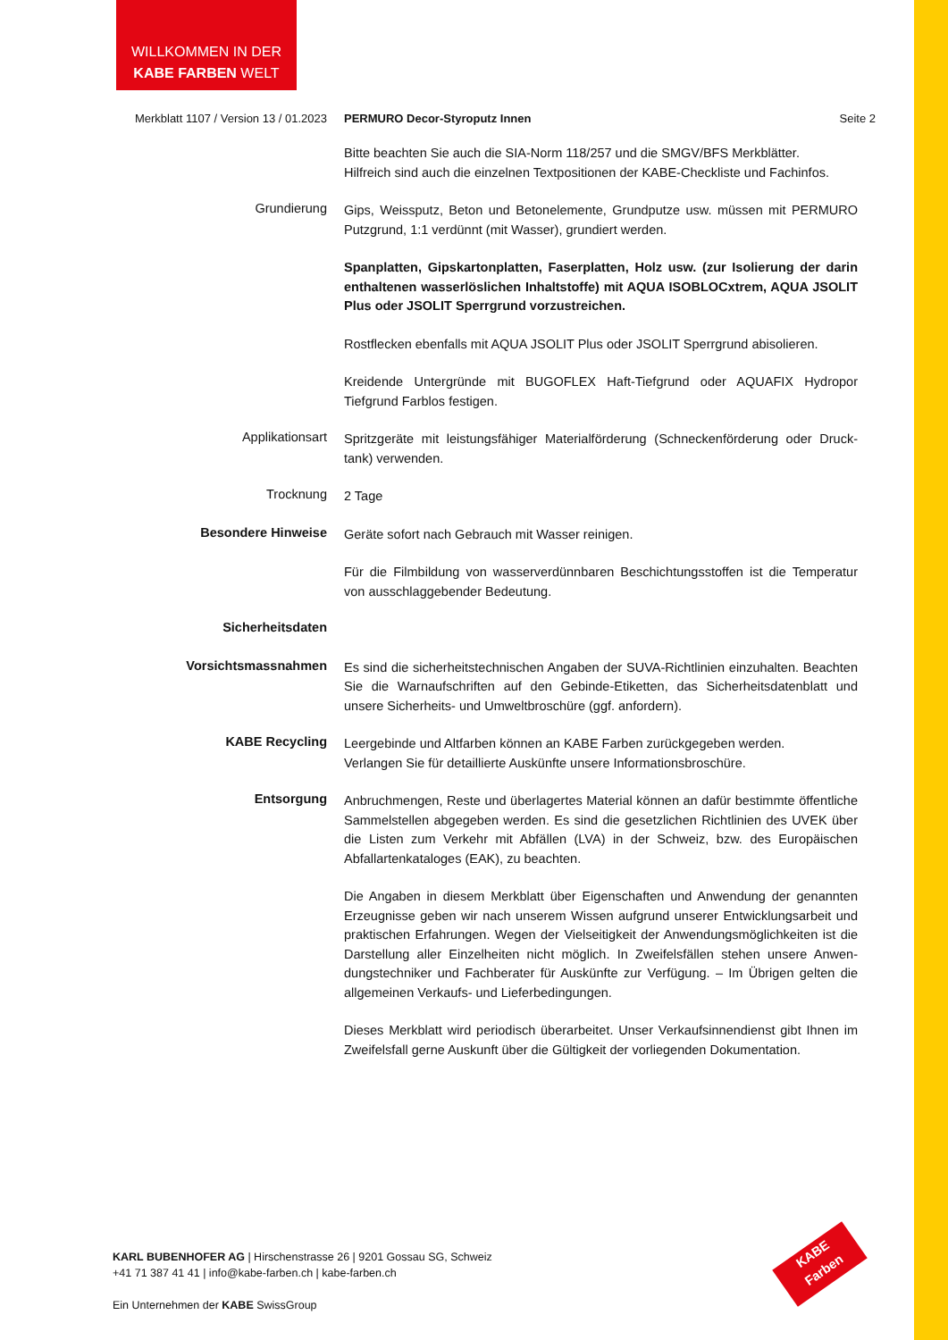WILLKOMMEN IN DER
KABE FARBEN WELT
Merkblatt 1107 / Version 13 / 01.2023 PERMURO Decor-Styroputz Innen Seite 2
Bitte beachten Sie auch die SIA-Norm 118/257 und die SMGV/BFS Merkblätter.
Hilfreich sind auch die einzelnen Textpositionen der KABE-Checkliste und Fachinfos.
Grundierung
Gips, Weissputz, Beton und Betonelemente, Grundputze usw. müssen mit PERMURO Putzgrund, 1:1 verdünnt (mit Wasser), grundiert werden.
Spanplatten, Gipskartonplatten, Faserplatten, Holz usw. (zur Isolierung der darin enthaltenen wasserlöslichen Inhaltstoffe) mit AQUA ISOBLOCxtrem, AQUA JSOLIT Plus oder JSOLIT Sperrgrund vorzustreichen.
Rostflecken ebenfalls mit AQUA JSOLIT Plus oder JSOLIT Sperrgrund abisolieren.
Kreidende Untergründe mit BUGOFLEX Haft-Tiefgrund oder AQUAFIX Hydropor Tiefgrund Farblos festigen.
Applikationsart
Spritzgeräte mit leistungsfähiger Materialförderung (Schneckenförderung oder Druck-tank) verwenden.
Trocknung
2 Tage
Besondere Hinweise
Geräte sofort nach Gebrauch mit Wasser reinigen.
Für die Filmbildung von wasserverdünnbaren Beschichtungsstoffen ist die Temperatur von ausschlaggebender Bedeutung.
Sicherheitsdaten
Vorsichtsmassnahmen
Es sind die sicherheitstechnischen Angaben der SUVA-Richtlinien einzuhalten. Beachten Sie die Warnaufschriften auf den Gebinde-Etiketten, das Sicherheitsdatenblatt und unsere Sicherheits- und Umweltbroschüre (ggf. anfordern).
KABE Recycling
Leergebinde und Altfarben können an KABE Farben zurückgegeben werden.
Verlangen Sie für detaillierte Auskünfte unsere Informationsbroschüre.
Entsorgung
Anbruchmengen, Reste und überlagertes Material können an dafür bestimmte öffentliche Sammelstellen abgegeben werden. Es sind die gesetzlichen Richtlinien des UVEK über die Listen zum Verkehr mit Abfällen (LVA) in der Schweiz, bzw. des Europäischen Abfallartenkataloges (EAK), zu beachten.
Die Angaben in diesem Merkblatt über Eigenschaften und Anwendung der genannten Erzeugnisse geben wir nach unserem Wissen aufgrund unserer Entwicklungsarbeit und praktischen Erfahrungen. Wegen der Vielseitigkeit der Anwendungsmöglichkeiten ist die Darstellung aller Einzelheiten nicht möglich. In Zweifelsfällen stehen unsere Anwen-dungstechniker und Fachberater für Auskünfte zur Verfügung. – Im Übrigen gelten die allgemeinen Verkaufs- und Lieferbedingungen.
Dieses Merkblatt wird periodisch überarbeitet. Unser Verkaufsinnendienst gibt Ihnen im Zweifelsfall gerne Auskunft über die Gültigkeit der vorliegenden Dokumentation.
KARL BUBENHOFER AG | Hirschenstrasse 26 | 9201 Gossau SG, Schweiz
+41 71 387 41 41 | info@kabe-farben.ch | kabe-farben.ch
Ein Unternehmen der KABE SwissGroup
KABE
Farben